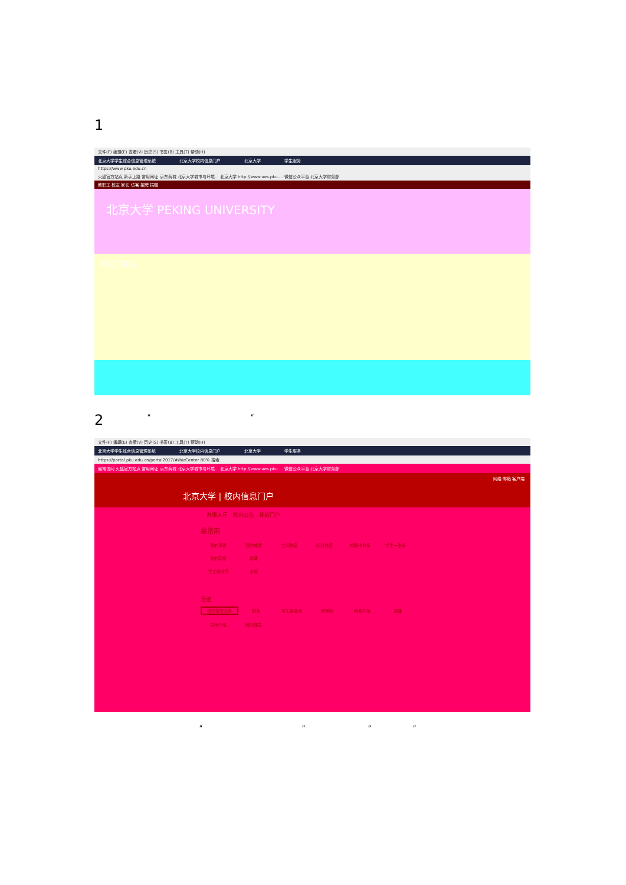1
文件(F) 编辑(E) 查看(V) 历史(S) 书签(B) 工具(T) 帮助(H)
北京大学学生综合信息管理系统 北京大学校内信息门户 北京大学 学生服务
https://www.pku.edu.cn
火狐官方站点 新手上路 常用网址 京东商城 北京大学城市与环境... 北京大学 http://www.ues.pku.... 微信公众平台 北京大学财务部
教职工 校友 家长 访客 招聘 捐赠
北京大学 PEKING UNIVERSITY
RHODES
2 " "
文件(F) 编辑(E) 查看(V) 历史(S) 书签(B) 工具(T) 帮助(H)
北京大学学生综合信息管理系统 北京大学校内信息门户 北京大学 学生服务
https://portal.pku.edu.cn/portal2017/#/bizCenter 80% 搜索
最常访问 火狐官方站点 常用网址 京东商城 北京大学城市与环境... 北京大学 http://www.ues.pku.... 微信公众平台 北京大学财务部
网络 邮箱 客户端
北京大学 | 校内信息门户
办事大厅 校内公告 我的门户
最常用
我的课表 我的成绩 空闲教室 网费充值 校园卡充值 学生一张表 我的网络 选课
学工部业务 全部
足迹
研究生院业务 财务 学工部业务 教学网 网费充值 选课 导师介绍 我的课表
" " " "